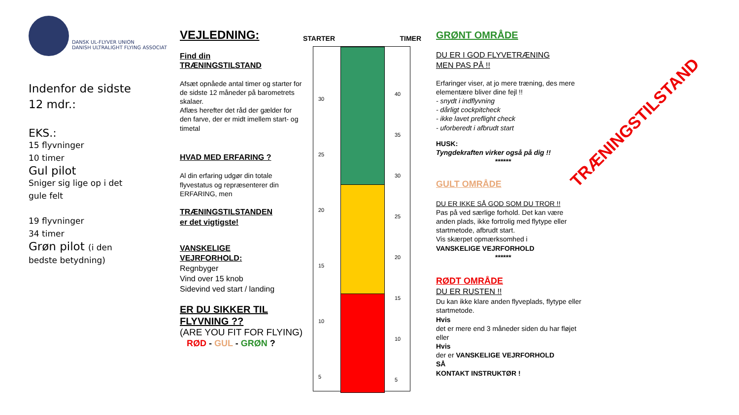DANSK UL-FLYVER UNION
DANISH ULTRALIGHT FLYING ASSOCIAT
Indenfor de sidste
12 mdr.:
EKS.:
15 flyvninger
10 timer
Gul pilot
Sniger sig lige op i det
gule felt
19 flyvninger
34 timer
Grøn pilot (i den
bedste betydning)
VEJLEDNING:
Find din
TRÆNINGSTILSTAND
Afsæt opnåede antal timer og starter for de sidste 12 måneder på barometrets skalaer.
Aflæs herefter det råd der gælder for den farve, der er midt imellem start- og timetal
HVAD MED ERFARING ?
Al din erfaring udgør din totale flyvestatus og repræsenterer din ERFARING, men
TRÆNINGSTILSTANDEN
er det vigtigste!
VANSKELIGE
VEJRFORHOLD:
Regnbyger
Vind over 15 knob
Sidevind ved start / landing
ER DU SIKKER TIL
FLYVNING ??
(ARE YOU FIT FOR FLYING)
RØD - GUL - GRØN ?
STARTER TIMER
30
25
20
15
10
5
40
35
30
25
20
15
10
5
GRØNT OMRÅDE
DU ER I GOD FLYVETRÆNING
MEN PAS PÅ !!
Erfaringer viser, at jo mere træning, des mere elementære bliver dine fejl !!
- snydt i indflyvning
- dårligt cockpitcheck
- ikke lavet preflight check
- uforberedt i afbrudt start
HUSK:
Tyngdekraften virker også på dig !!
******
GULT OMRÅDE
DU ER IKKE SÅ GOD SOM DU TROR !!
Pas på ved særlige forhold. Det kan være anden plads, ikke fortrolig med flytype eller startmetode, afbrudt start.
Vis skærpet opmærksomhed i
VANSKELIGE VEJRFORHOLD
******
RØDT OMRÅDE
DU ER RUSTEN !!
Du kan ikke klare anden flyveplads, flytype eller startmetode.
Hvis
det er mere end 3 måneder siden du har fløjet eller
Hvis
der er VANSKELIGE VEJRFORHOLD
SÅ
KONTAKT INSTRUKTØR !
TRÆNINGSTILSTAND